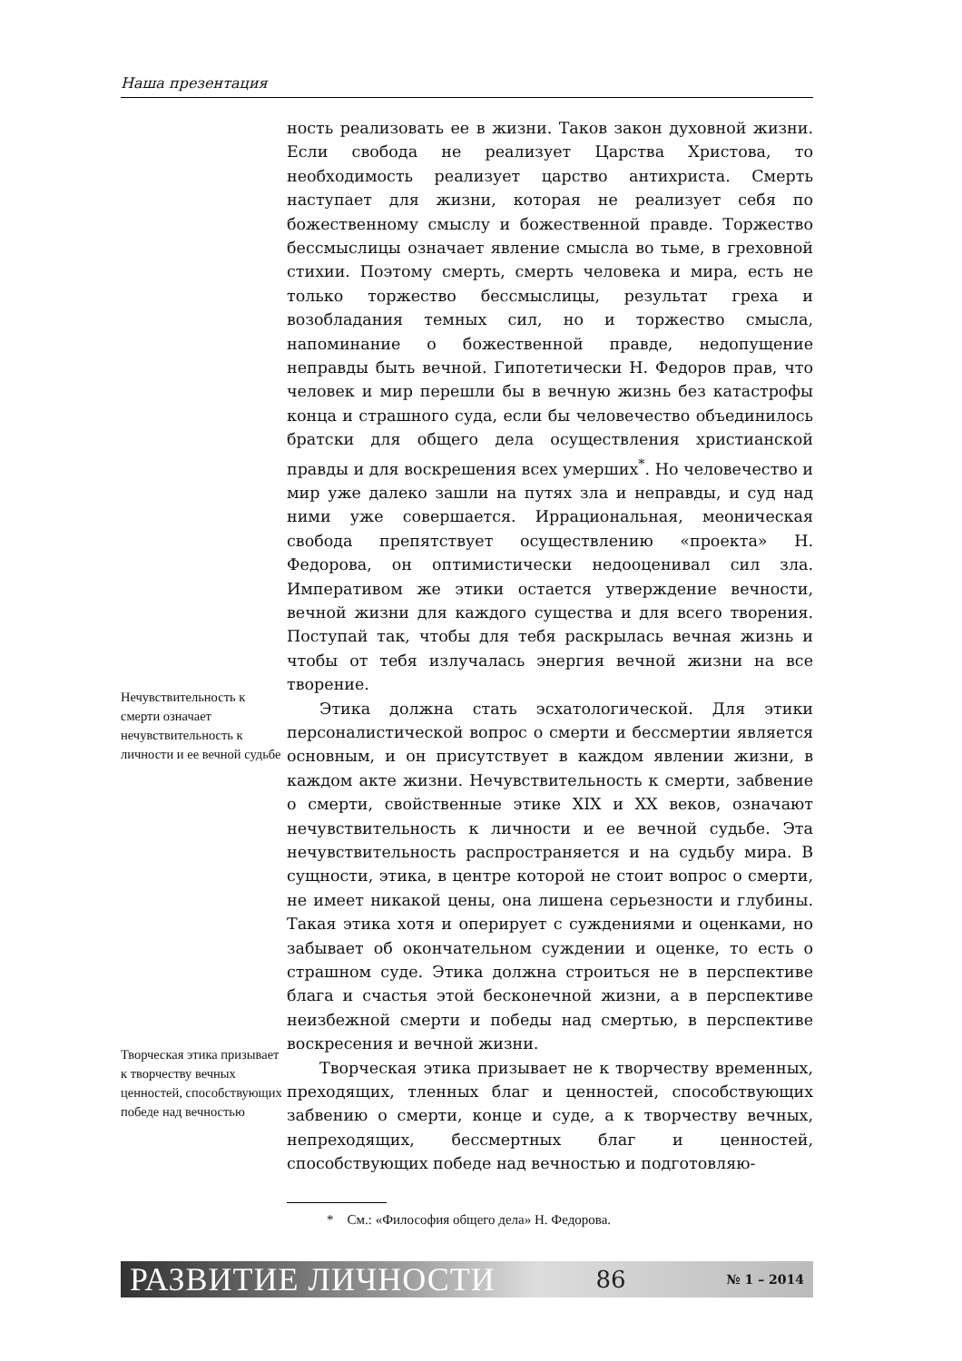Наша презентация
Нечувствительность к смерти означает нечувствительность к личности и ее вечной судьбе
Творческая этика призывает к творчеству вечных ценностей, способствующих победе над вечностью
ность реализовать ее в жизни. Таков закон духовной жизни. Если свобода не реализует Царства Христова, то необходимость реализует царство антихриста. Смерть наступает для жизни, которая не реализует себя по божественному смыслу и божественной правде. Торжество бессмыслицы означает явление смысла во тьме, в греховной стихии. Поэтому смерть, смерть человека и мира, есть не только торжество бессмыслицы, результат греха и возобладания темных сил, но и торжество смысла, напоминание о божественной правде, недопущение неправды быть вечной. Гипотетически Н. Федоров прав, что человек и мир перешли бы в вечную жизнь без катастрофы конца и страшного суда, если бы человечество объединилось братски для общего дела осуществления христианской правды и для воскрешения всех умерших<sup>*</sup>. Но человечество и мир уже далеко зашли на путях зла и неправды, и суд над ними уже совершается. Иррациональная, меоническая свобода препятствует осуществлению «проекта» Н. Федорова, он оптимистически недооценивал сил зла. Императивом же этики остается утверждение вечности, вечной жизни для каждого существа и для всего творения. Поступай так, чтобы для тебя раскрылась вечная жизнь и чтобы от тебя излучалась энергия вечной жизни на все творение.
Этика должна стать эсхатологической. Для этики персоналистической вопрос о смерти и бессмертии является основным, и он присутствует в каждом явлении жизни, в каждом акте жизни. Нечувствительность к смерти, забвение о смерти, свойственные этике XIX и XX веков, означают нечувствительность к личности и ее вечной судьбе. Эта нечувствительность распространяется и на судьбу мира. В сущности, этика, в центре которой не стоит вопрос о смерти, не имеет никакой цены, она лишена серьезности и глубины. Такая этика хотя и оперирует с суждениями и оценками, но забывает об окончательном суждении и оценке, то есть о страшном суде. Этика должна строиться не в перспективе блага и счастья этой бесконечной жизни, а в перспективе неизбежной смерти и победы над смертью, в перспективе воскресения и вечной жизни.
Творческая этика призывает не к творчеству временных, преходящих, тленных благ и ценностей, способствующих забвению о смерти, конце и суде, а к творчеству вечных, непреходящих, бессмертных благ и ценностей, способствующих победе над вечностью и подготовляю-
* См.: «Философия общего дела» Н. Федорова.
РАЗВИТИЕ ЛИЧНОСТИ 86 № 1 – 2014